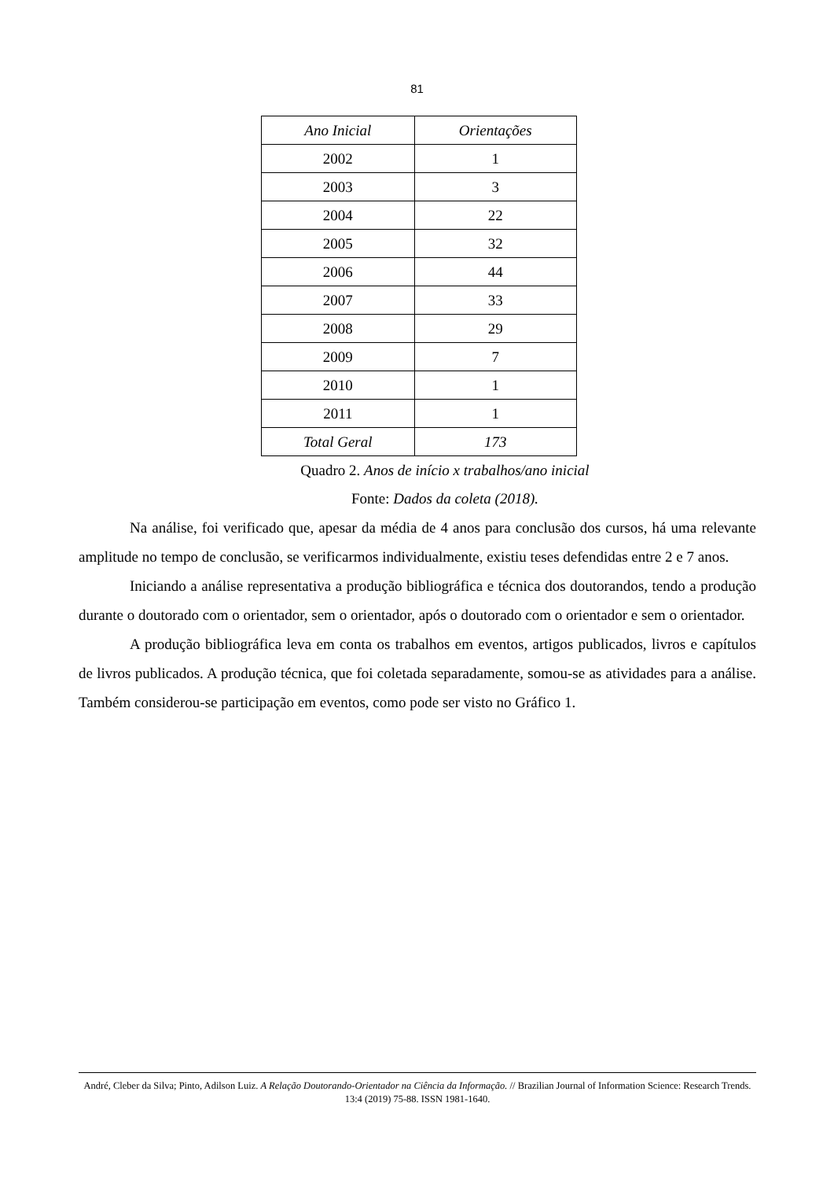81
| Ano Inicial | Orientações |
| --- | --- |
| 2002 | 1 |
| 2003 | 3 |
| 2004 | 22 |
| 2005 | 32 |
| 2006 | 44 |
| 2007 | 33 |
| 2008 | 29 |
| 2009 | 7 |
| 2010 | 1 |
| 2011 | 1 |
| Total Geral | 173 |
Quadro 2. Anos de início x trabalhos/ano inicial
Fonte: Dados da coleta (2018).
Na análise, foi verificado que, apesar da média de 4 anos para conclusão dos cursos, há uma relevante amplitude no tempo de conclusão, se verificarmos individualmente, existiu teses defendidas entre 2 e 7 anos.
Iniciando a análise representativa a produção bibliográfica e técnica dos doutorandos, tendo a produção durante o doutorado com o orientador, sem o orientador, após o doutorado com o orientador e sem o orientador.
A produção bibliográfica leva em conta os trabalhos em eventos, artigos publicados, livros e capítulos de livros publicados. A produção técnica, que foi coletada separadamente, somou-se as atividades para a análise. Também considerou-se participação em eventos, como pode ser visto no Gráfico 1.
André, Cleber da Silva; Pinto, Adilson Luiz. A Relação Doutorando-Orientador na Ciência da Informação. // Brazilian Journal of Information Science: Research Trends. 13:4 (2019) 75-88. ISSN 1981-1640.